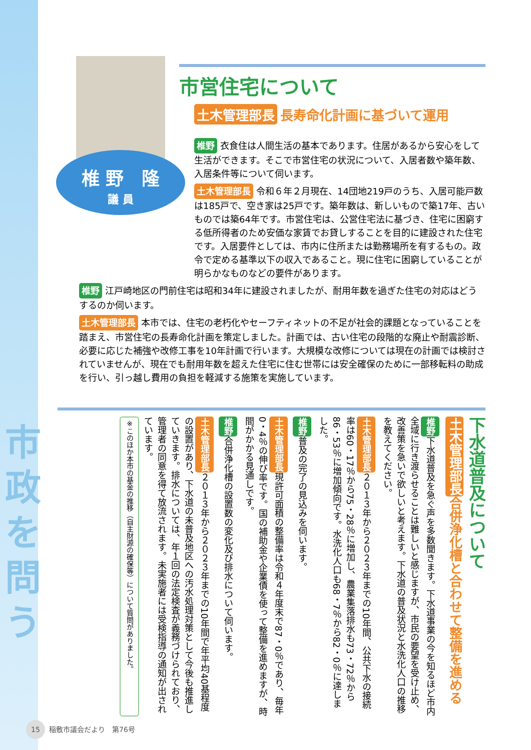市
政
を
問
う
椎 野　隆
議 員
市営住宅について
土木管理部長 長寿命化計画に基づいて運用
椎野 衣食住は人間生活の基本であります。住居があるから安心をして生活ができます。そこで市営住宅の状況について、入居者数や築年数、入居条件等について伺います。
土木管理部長 令和６年２月現在、14団地219戸のうち、入居可能戸数は185戸で、空き家は25戸です。築年数は、新しいもので築17年、古いものでは築64年です。市営住宅は、公営住宅法に基づき、住宅に困窮する低所得者のため安価な家賃でお貸しすることを目的に建設された住宅です。入居要件としては、市内に住所または勤務場所を有するもの。政令で定める基準以下の収入であること。現に住宅に困窮していることが明らかなものなどの要件があります。
椎野 江戸崎地区の門前住宅は昭和34年に建設されましたが、耐用年数を過ぎた住宅の対応はどうするのか伺います。
土木管理部長 本市では、住宅の老朽化やセーフティネットの不足が社会的課題となっていることを踏まえ、市営住宅の長寿命化計画を策定しました。計画では、古い住宅の段階的な廃止や耐震診断、必要に応じた補強や改修工事を10年計画で行います。大規模な改修については現在の計画では検討されていませんが、現在でも耐用年数を超えた住宅に住む世帯には安全確保のために一部移転料の助成を行い、引っ越し費用の負担を軽減する施策を実施しています。
下水道普及について
土木管理部長 合併浄化槽と合わせて整備を進める
椎野 下水道普及を急ぐ声を多数聞きます。下水道事業の今を知るほど市内全域に行き渡らせることは難しいと感じますが、市民の要望を受け止め、改善策を急いで欲しいと考えます。下水道の普及状況と水洗化人口の推移を教えてください。
土木管理部長 ２０１３年から２０２３年までの10年間、公共下水の接続率は60・17％から75・28％に増加し、農業集落排水も73・72％から86・53％に増加傾向です。水洗化人口も68・7％から82・0％に達しました。
椎野 普及の完了の見込みを伺います。
土木管理部長 現許可面積の整備率は令和４年度末で87・0％であり、毎年0・4％の伸び率です。国の補助金や企業債を使って整備を進めますが、時間がかかる見通しです。
椎野 合併浄化槽の設置数の変化及び排水について伺います。
土木管理部長 ２０１３年から２０２３年までの10年間で年平均40基程度の設置があり、下水道の未普及地区への汚水処理対策として今後も推進していきます。排水については、年１回の法定検査が義務づけられており、管理者の同意を得て放流されます。未実施者には受検指導の通知が出されています。
※このほか本市の基金の推移（自主財源の確保等）について質問がありました。
15 稲敷市議会だより　第76号